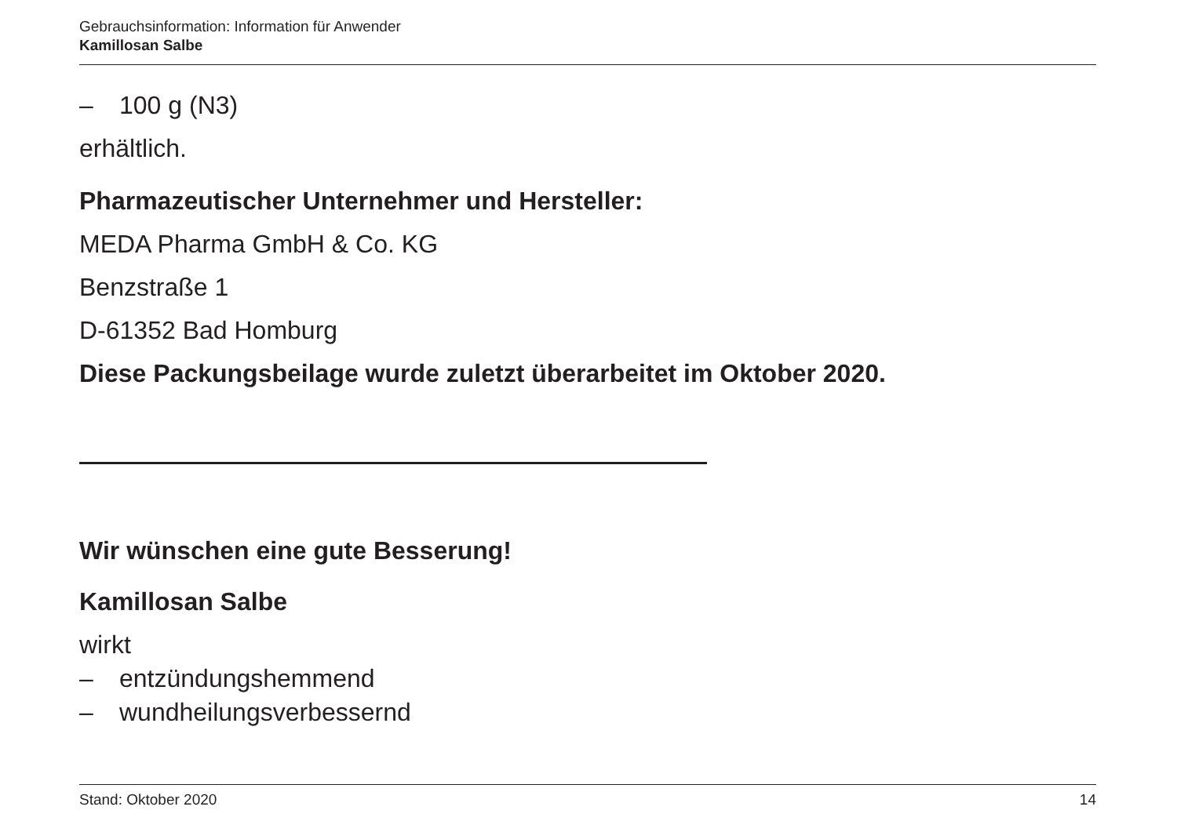Gebrauchsinformation: Information für Anwender
Kamillosan Salbe
– 100 g (N3)
erhältlich.
Pharmazeutischer Unternehmer und Hersteller:
MEDA Pharma GmbH & Co. KG
Benzstraße 1
D-61352 Bad Homburg
Diese Packungsbeilage wurde zuletzt überarbeitet im Oktober 2020.
Wir wünschen eine gute Besserung!
Kamillosan Salbe
wirkt
– entzündungshemmend
– wundheilungsverbessernd
Stand: Oktober 2020 14